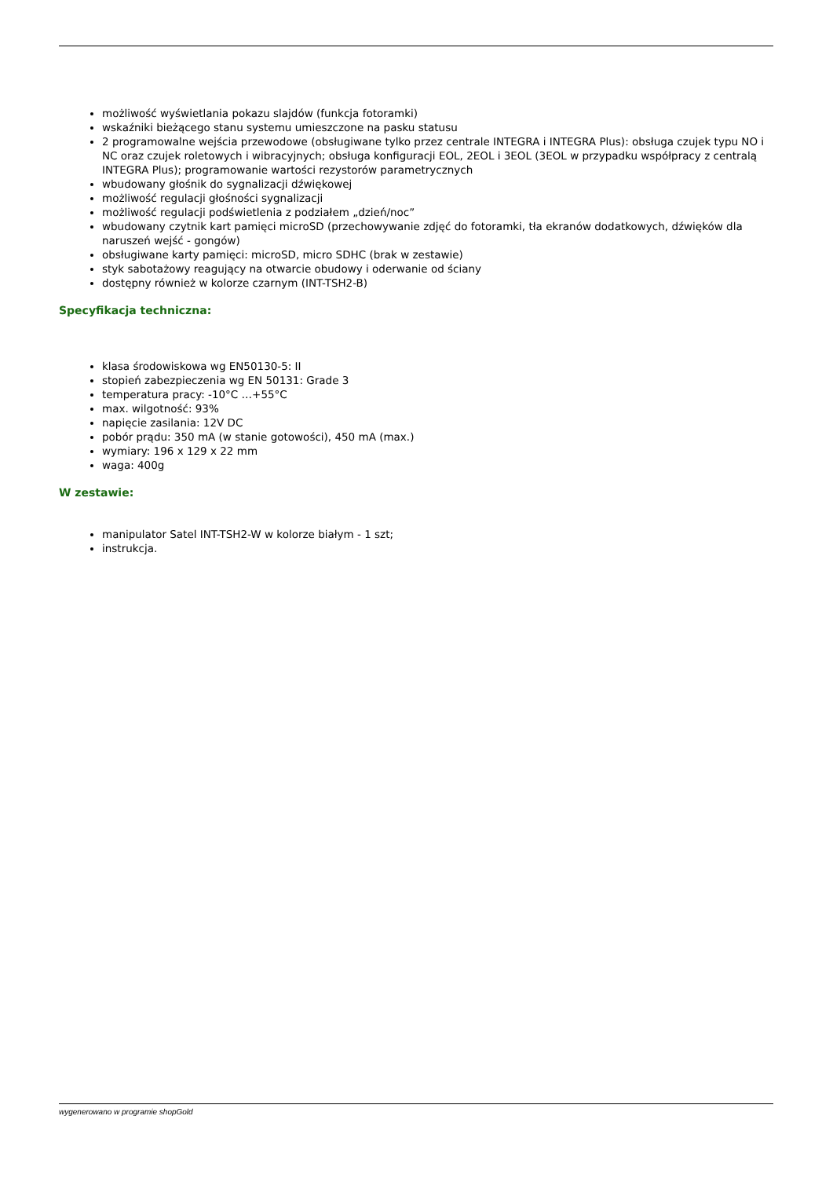możliwość wyświetlania pokazu slajdów (funkcja fotoramki)
wskaźniki bieżącego stanu systemu umieszczone na pasku statusu
2 programowalne wejścia przewodowe (obsługiwane tylko przez centrale INTEGRA i INTEGRA Plus): obsługa czujek typu NO i NC oraz czujek roletowych i wibracyjnych; obsługa konfiguracji EOL, 2EOL i 3EOL (3EOL w przypadku współpracy z centralą INTEGRA Plus); programowanie wartości rezystorów parametrycznych
wbudowany głośnik do sygnalizacji dźwiękowej
możliwość regulacji głośności sygnalizacji
możliwość regulacji podświetlenia z podziałem „dzień/noc”
wbudowany czytnik kart pamięci microSD (przechowywanie zdjęć do fotoramki, tła ekranów dodatkowych, dźwięków dla naruszeń wejść - gongów)
obsługiwane karty pamięci: microSD, micro SDHC (brak w zestawie)
styk sabotażowy reagujący na otwarcie obudowy i oderwanie od ściany
dostępny również w kolorze czarnym (INT-TSH2-B)
Specyfikacja techniczna:
klasa środowiskowa wg EN50130-5: II
stopień zabezpieczenia wg EN 50131: Grade 3
temperatura pracy: -10°C …+55°C
max. wilgotność: 93%
napięcie zasilania: 12V DC
pobór prądu: 350 mA (w stanie gotowości), 450 mA (max.)
wymiary: 196 x 129 x 22 mm
waga: 400g
W zestawie:
manipulator Satel INT-TSH2-W w kolorze białym - 1 szt;
instrukcja.
wygenerowano w programie shopGold